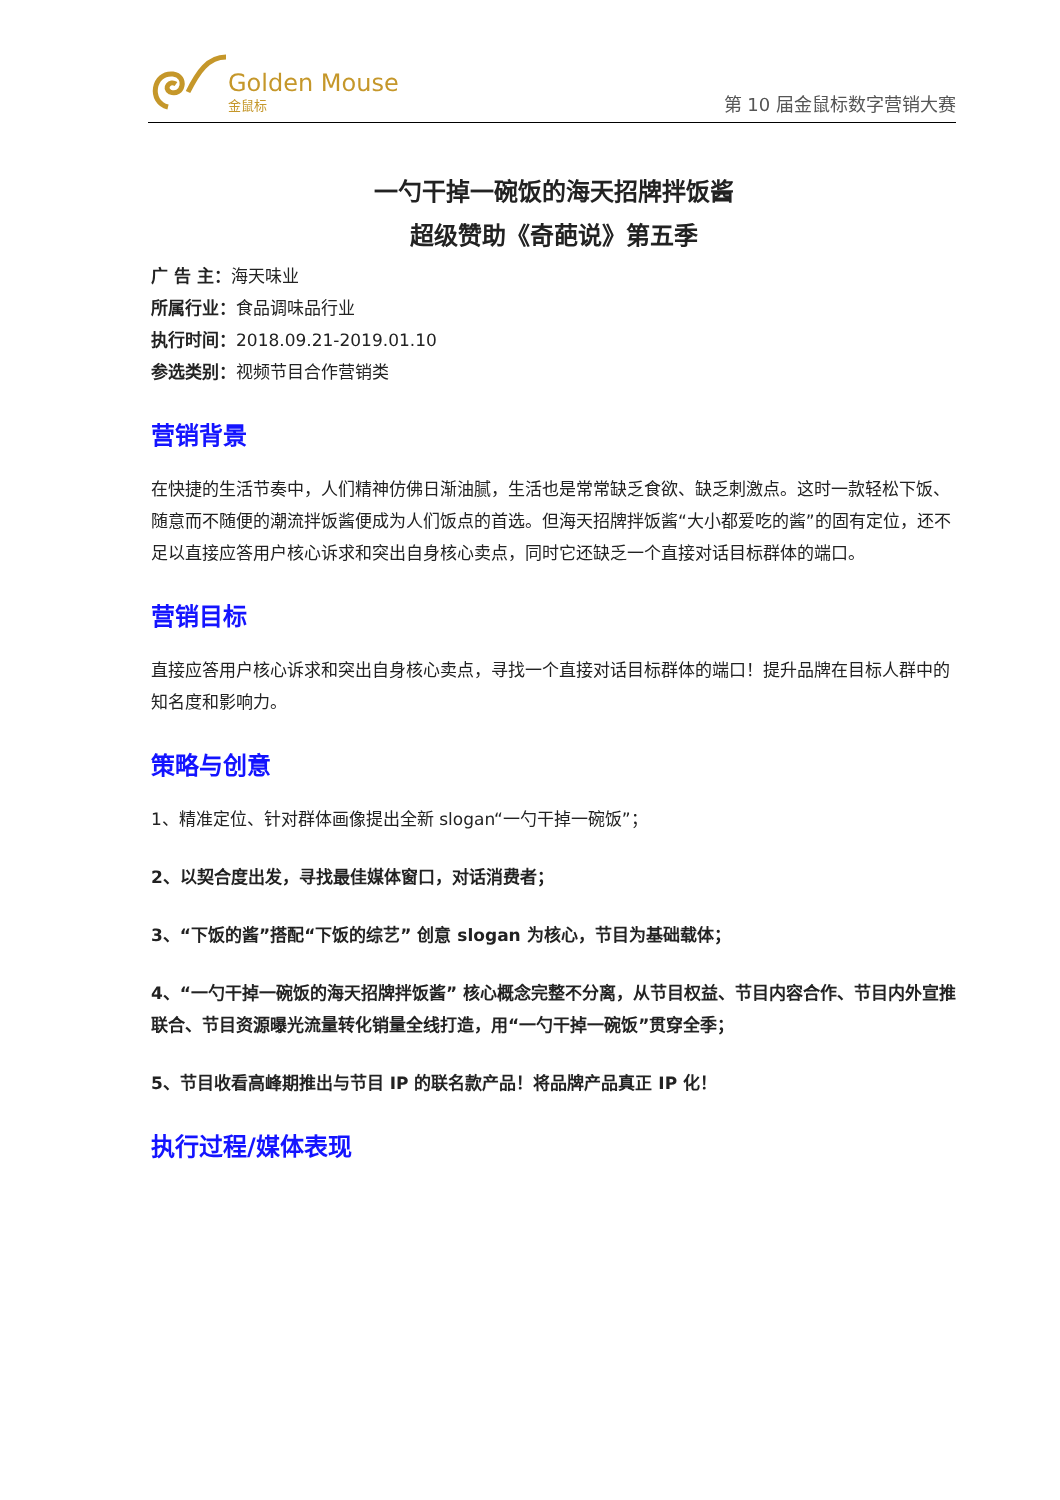Golden Mouse
金鼠标
第 10 届金鼠标数字营销大赛
一勺干掉一碗饭的海天招牌拌饭酱
超级赞助《奇葩说》第五季
广 告 主：海天味业
所属行业：食品调味品行业
执行时间：2018.09.21-2019.01.10
参选类别：视频节目合作营销类
营销背景
在快捷的生活节奏中，人们精神仿佛日渐油腻，生活也是常常缺乏食欲、缺乏刺激点。这时一款轻松下饭、随意而不随便的潮流拌饭酱便成为人们饭点的首选。但海天招牌拌饭酱“大小都爱吃的酱”的固有定位，还不足以直接应答用户核心诉求和突出自身核心卖点，同时它还缺乏一个直接对话目标群体的端口。
营销目标
直接应答用户核心诉求和突出自身核心卖点，寻找一个直接对话目标群体的端口！提升品牌在目标人群中的知名度和影响力。
策略与创意
1、精准定位、针对群体画像提出全新 slogan“一勺干掉一碗饭”；
2、以契合度出发，寻找最佳媒体窗口，对话消费者；
3、“下饭的酱”搭配“下饭的综艺” 创意 slogan 为核心，节目为基础载体；
4、“一勺干掉一碗饭的海天招牌拌饭酱” 核心概念完整不分离，从节目权益、节目内容合作、节目内外宣推联合、节目资源曝光流量转化销量全线打造，用“一勺干掉一碗饭”贯穿全季；
5、节目收看高峰期推出与节目 IP 的联名款产品！将品牌产品真正 IP 化！
执行过程/媒体表现